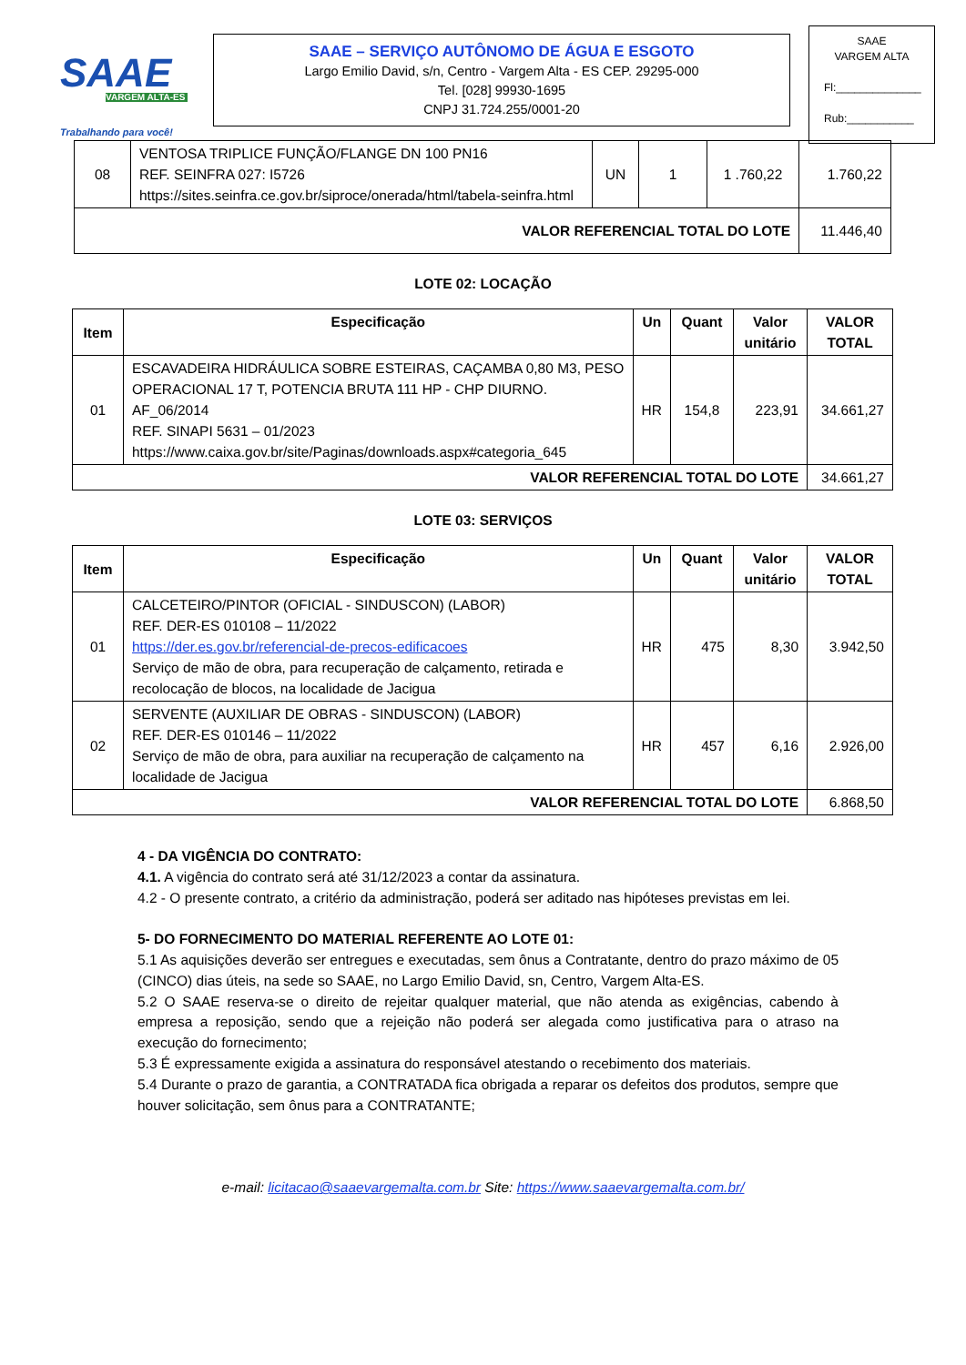SAAE
VARGEM ALTA-ES
Trabalhando para você!
SAAE – SERVIÇO AUTÔNOMO DE ÁGUA E ESGOTO
Largo Emilio David, s/n, Centro - Vargem Alta - ES CEP. 29295-000
Tel. [028] 99930-1695
CNPJ 31.724.255/0001-20
SAAE
VARGEM ALTA
Fl:______________
Rub:___________
| 08 | VENTOSA TRIPLICE FUNÇÃO/FLANGE DN 100 PN16 REF. SEINFRA 027: I5726 https://sites.seinfra.ce.gov.br/siproce/onerada/html/tabela-seinfra.html | UN | 1 | 1 .760,22 | 1.760,22 |
| VALOR REFERENCIAL TOTAL DO LOTE | | | | | 11.446,40 |
LOTE 02: LOCAÇÃO
| Item | Especificação | Un | Quant | Valor unitário | VALOR TOTAL |
| --- | --- | --- | --- | --- | --- |
| 01 | ESCAVADEIRA HIDRÁULICA SOBRE ESTEIRAS, CAÇAMBA 0,80 M3, PESO OPERACIONAL 17 T, POTENCIA BRUTA 111 HP - CHP DIURNO. AF_06/2014 REF. SINAPI 5631 – 01/2023 https://www.caixa.gov.br/site/Paginas/downloads.aspx#categoria_645 | HR | 154,8 | 223,91 | 34.661,27 |
| VALOR REFERENCIAL TOTAL DO LOTE | | | | | 34.661,27 |
LOTE 03: SERVIÇOS
| Item | Especificação | Un | Quant | Valor unitário | VALOR TOTAL |
| --- | --- | --- | --- | --- | --- |
| 01 | CALCETEIRO/PINTOR (OFICIAL - SINDUSCON) (LABOR) REF. DER-ES 010108 – 11/2022 https://der.es.gov.br/referencial-de-precos-edificacoes Serviço de mão de obra, para recuperação de calçamento, retirada e recolocação de blocos, na localidade de Jacigua | HR | 475 | 8,30 | 3.942,50 |
| 02 | SERVENTE (AUXILIAR DE OBRAS - SINDUSCON) (LABOR) REF. DER-ES 010146 – 11/2022 Serviço de mão de obra, para auxiliar na recuperação de calçamento na localidade de Jacigua | HR | 457 | 6,16 | 2.926,00 |
| VALOR REFERENCIAL TOTAL DO LOTE | | | | | 6.868,50 |
4 - DA VIGÊNCIA DO CONTRATO:
4.1. A vigência do contrato será até 31/12/2023 a contar da assinatura.
4.2 - O presente contrato, a critério da administração, poderá ser aditado nas hipóteses previstas em lei.
5- DO FORNECIMENTO DO MATERIAL REFERENTE AO LOTE 01:
5.1 As aquisições deverão ser entregues e executadas, sem ônus a Contratante, dentro do prazo máximo de 05 (CINCO) dias úteis, na sede so SAAE, no Largo Emilio David, sn, Centro, Vargem Alta-ES.
5.2 O SAAE reserva-se o direito de rejeitar qualquer material, que não atenda as exigências, cabendo à empresa a reposição, sendo que a rejeição não poderá ser alegada como justificativa para o atraso na execução do fornecimento;
5.3 É expressamente exigida a assinatura do responsável atestando o recebimento dos materiais.
5.4 Durante o prazo de garantia, a CONTRATADA fica obrigada a reparar os defeitos dos produtos, sempre que houver solicitação, sem ônus para a CONTRATANTE;
e-mail: licitacao@saaevargemalta.com.br Site: https://www.saaevargemalta.com.br/